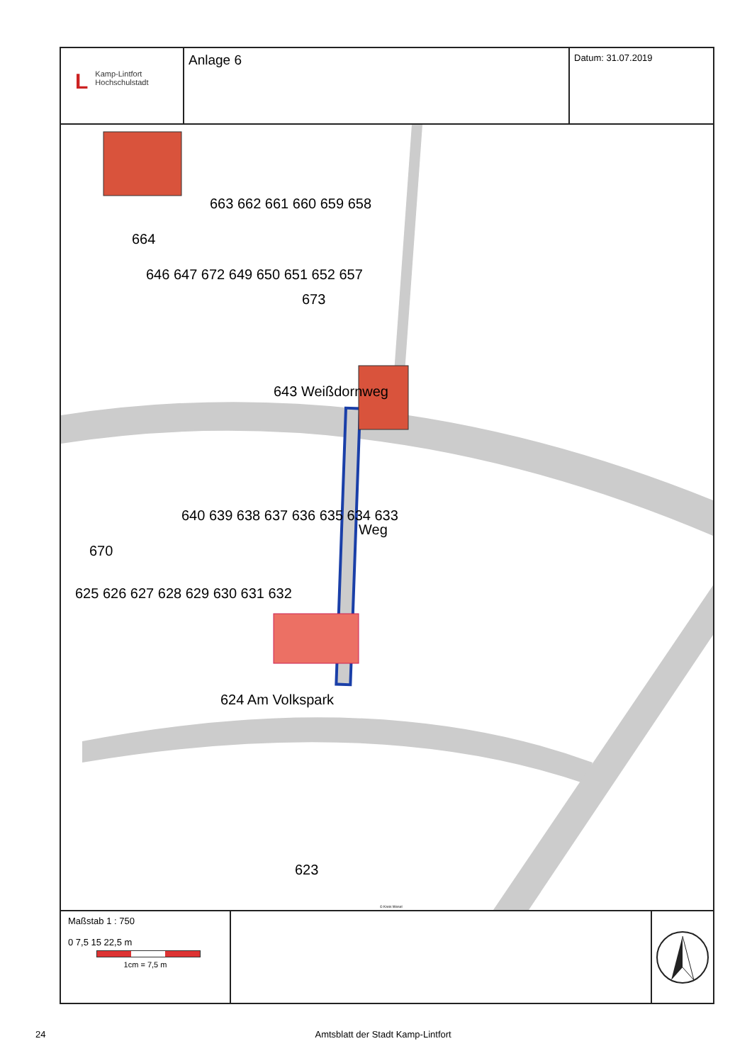L Kamp-Lintfort
Hochschulstadt
Anlage 6
Datum: 31.07.2019
663 662 661 660 659 658
664
646 647 672 649 650 651 652 657
673
643 Weißdornweg
640 639 638 637 636 635 634 633
670
Weg
625 626 627 628 629 630 631 632
624 Am Volkspark
623
© Kreis Wesel
Maßstab 1 : 750
0 7,5 15 22,5 m
1cm = 7,5 m
24 Amtsblatt der Stadt Kamp-Lintfort